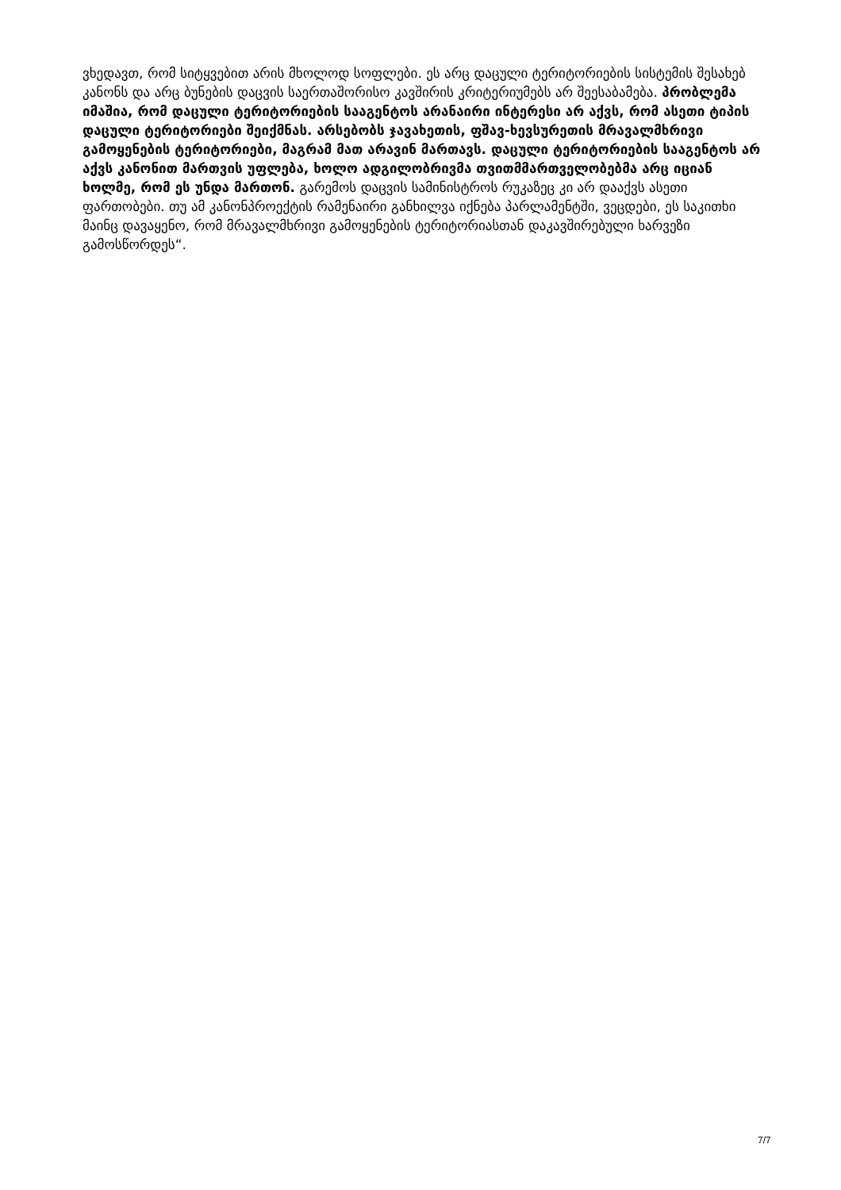ვხედავთ, რომ სიტყვებით არის მხოლოდ სოფლები. ეს არც დაცული ტერიტორიების სისტემის შესახებ კანონს და არც ბუნების დაცვის საერთაშორისო კავშირის კრიტერიუმებს არ შეესაბამება. პრობლემა იმაშია, რომ დაცული ტერიტორიების სააგენტოს არანაირი ინტერესი არ აქვს, რომ ასეთი ტიპის დაცული ტერიტორიები შეიქმნას. არსებობს ჯავახეთის, ფშავ-ხევსურეთის მრავალმხრივი გამოყენების ტერიტორიები, მაგრამ მათ არავინ მართავს. დაცული ტერიტორიების სააგენტოს არ აქვს კანონით მართვის უფლება, ხოლო ადგილობრივმა თვითმმართველობებმა არც იციან ხოლმე, რომ ეს უნდა მართონ. გარემოს დაცვის სამინისტროს რუკაზეც კი არ დააქვს ასეთი ფართობები. თუ ამ კანონპროექტის რამენაირი განხილვა იქნება პარლამენტში, ვეცდები, ეს საკითხი მაინც დავაყენო, რომ მრავალმხრივი გამოყენების ტერიტორიასთან დაკავშირებული ხარვეზი გამოსწორდეს“.
7/7